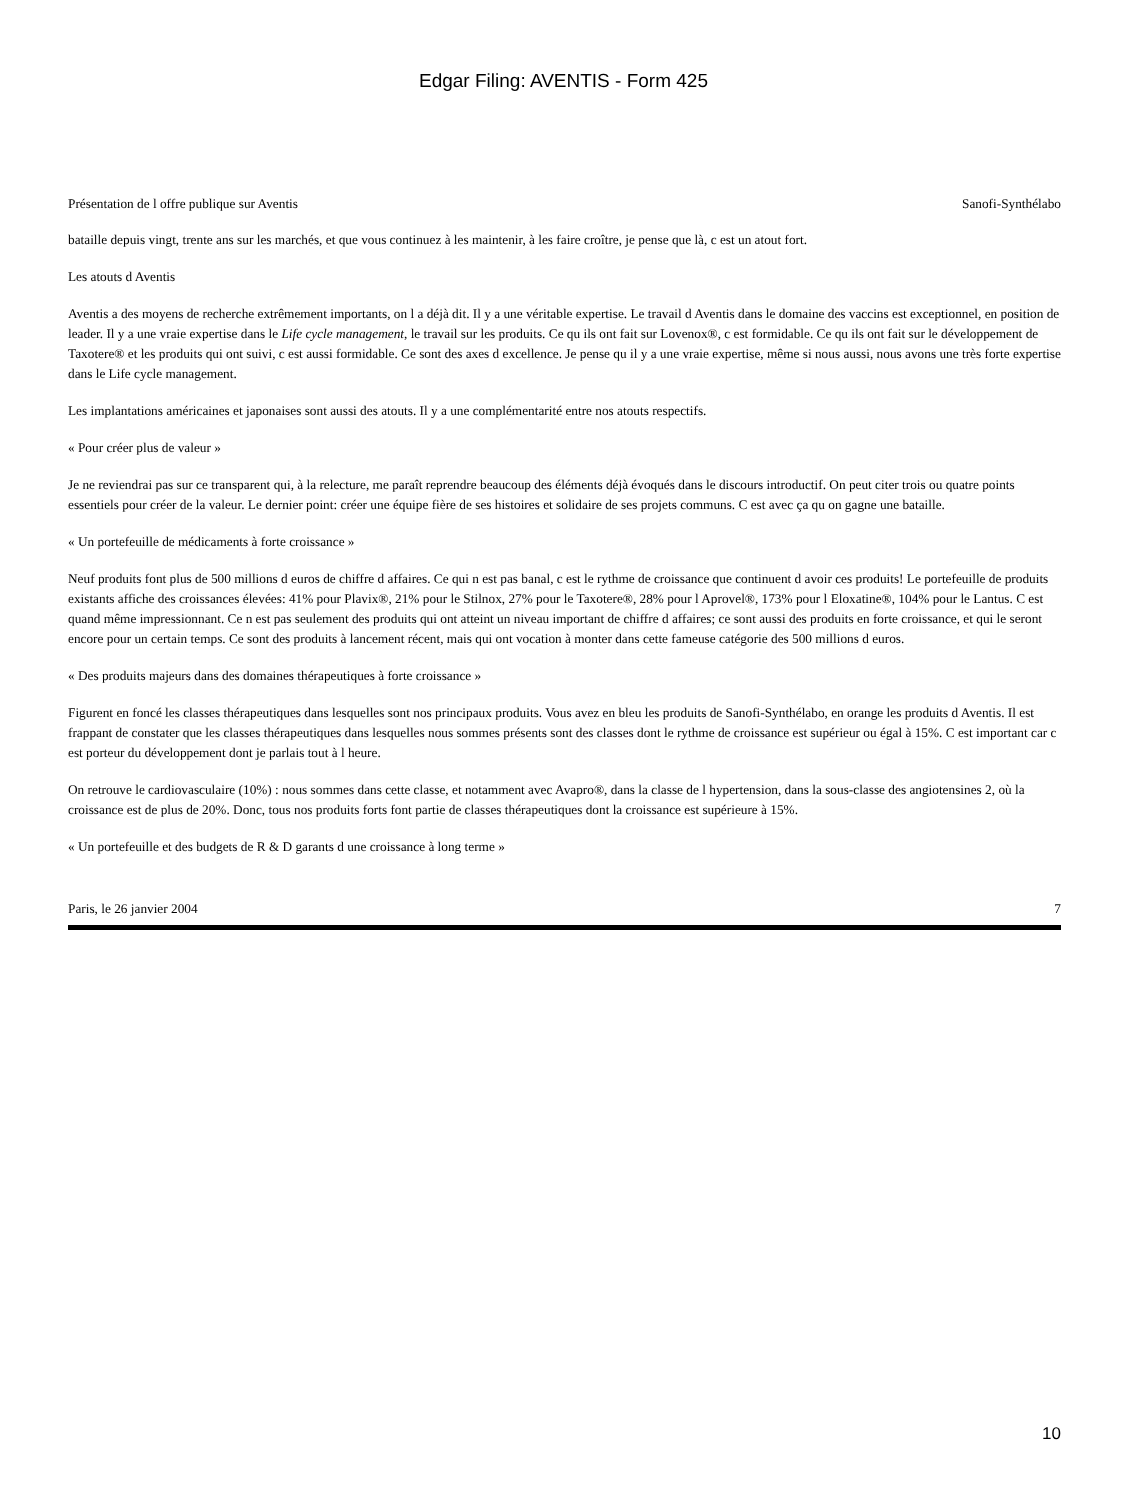Edgar Filing: AVENTIS - Form 425
Présentation de l offre publique sur Aventis Sanofi-Synthélabo
bataille depuis vingt, trente ans sur les marchés, et que vous continuez à les maintenir, à les faire croître, je pense que là, c est un atout fort.
Les atouts d Aventis
Aventis a des moyens de recherche extrêmement importants, on l a déjà dit. Il y a une véritable expertise. Le travail d Aventis dans le domaine des vaccins est exceptionnel, en position de leader. Il y a une vraie expertise dans le Life cycle management, le travail sur les produits. Ce qu ils ont fait sur Lovenox®, c est formidable. Ce qu ils ont fait sur le développement de Taxotere® et les produits qui ont suivi, c est aussi formidable. Ce sont des axes d excellence. Je pense qu il y a une vraie expertise, même si nous aussi, nous avons une très forte expertise dans le Life cycle management.
Les implantations américaines et japonaises sont aussi des atouts. Il y a une complémentarité entre nos atouts respectifs.
« Pour créer plus de valeur »
Je ne reviendrai pas sur ce transparent qui, à la relecture, me paraît reprendre beaucoup des éléments déjà évoqués dans le discours introductif. On peut citer trois ou quatre points essentiels pour créer de la valeur. Le dernier point: créer une équipe fière de ses histoires et solidaire de ses projets communs. C est avec ça qu on gagne une bataille.
« Un portefeuille de médicaments à forte croissance »
Neuf produits font plus de 500 millions d euros de chiffre d affaires. Ce qui n est pas banal, c est le rythme de croissance que continuent d avoir ces produits! Le portefeuille de produits existants affiche des croissances élevées: 41% pour Plavix®, 21% pour le Stilnox, 27% pour le Taxotere®, 28% pour l Aprovel®, 173% pour l Eloxatine®, 104% pour le Lantus. C est quand même impressionnant. Ce n est pas seulement des produits qui ont atteint un niveau important de chiffre d affaires; ce sont aussi des produits en forte croissance, et qui le seront encore pour un certain temps. Ce sont des produits à lancement récent, mais qui ont vocation à monter dans cette fameuse catégorie des 500 millions d euros.
« Des produits majeurs dans des domaines thérapeutiques à forte croissance »
Figurent en foncé les classes thérapeutiques dans lesquelles sont nos principaux produits. Vous avez en bleu les produits de Sanofi-Synthélabo, en orange les produits d Aventis. Il est frappant de constater que les classes thérapeutiques dans lesquelles nous sommes présents sont des classes dont le rythme de croissance est supérieur ou égal à 15%. C est important car c est porteur du développement dont je parlais tout à l heure.
On retrouve le cardiovasculaire (10%) : nous sommes dans cette classe, et notamment avec Avapro®, dans la classe de l hypertension, dans la sous-classe des angiotensines 2, où la croissance est de plus de 20%. Donc, tous nos produits forts font partie de classes thérapeutiques dont la croissance est supérieure à 15%.
« Un portefeuille et des budgets de R & D garants d une croissance à long terme »
Paris, le 26 janvier 2004 7
10